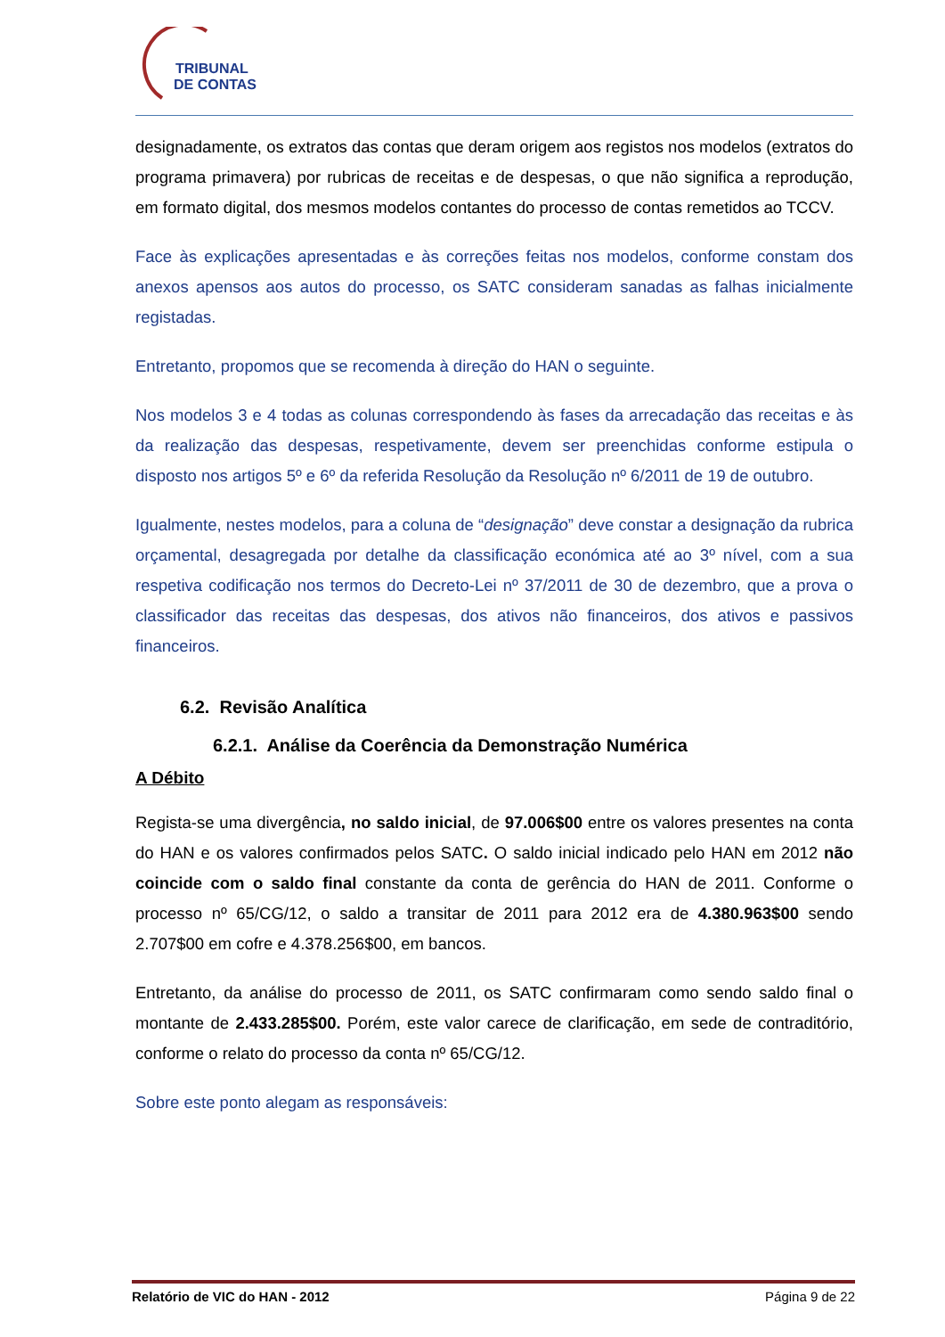TRIBUNAL
DE CONTAS
designadamente, os extratos das contas que deram origem aos registos nos modelos (extratos do programa primavera) por rubricas de receitas e de despesas, o que não significa a reprodução, em formato digital, dos mesmos modelos contantes do processo de contas remetidos ao TCCV.
Face às explicações apresentadas e às correções feitas nos modelos, conforme constam dos anexos apensos aos autos do processo, os SATC consideram sanadas as falhas inicialmente registadas.
Entretanto, propomos que se recomenda à direção do HAN o seguinte.
Nos modelos 3 e 4 todas as colunas correspondendo às fases da arrecadação das receitas e às da realização das despesas, respetivamente, devem ser preenchidas conforme estipula o disposto nos artigos 5º e 6º da referida Resolução da Resolução nº 6/2011 de 19 de outubro.
Igualmente, nestes modelos, para a coluna de “designação” deve constar a designação da rubrica orçamental, desagregada por detalhe da classificação económica até ao 3º nível, com a sua respetiva codificação nos termos do Decreto-Lei nº 37/2011 de 30 de dezembro, que a prova o classificador das receitas das despesas, dos ativos não financeiros, dos ativos e passivos financeiros.
6.2. Revisão Analítica
6.2.1. Análise da Coerência da Demonstração Numérica
A Débito
Regista-se uma divergência, no saldo inicial, de 97.006$00 entre os valores presentes na conta do HAN e os valores confirmados pelos SATC. O saldo inicial indicado pelo HAN em 2012 não coincide com o saldo final constante da conta de gerência do HAN de 2011. Conforme o processo nº 65/CG/12, o saldo a transitar de 2011 para 2012 era de 4.380.963$00 sendo 2.707$00 em cofre e 4.378.256$00, em bancos.
Entretanto, da análise do processo de 2011, os SATC confirmaram como sendo saldo final o montante de 2.433.285$00. Porém, este valor carece de clarificação, em sede de contraditório, conforme o relato do processo da conta nº 65/CG/12.
Sobre este ponto alegam as responsáveis:
Relatório de VIC do HAN - 2012 Página 9 de 22